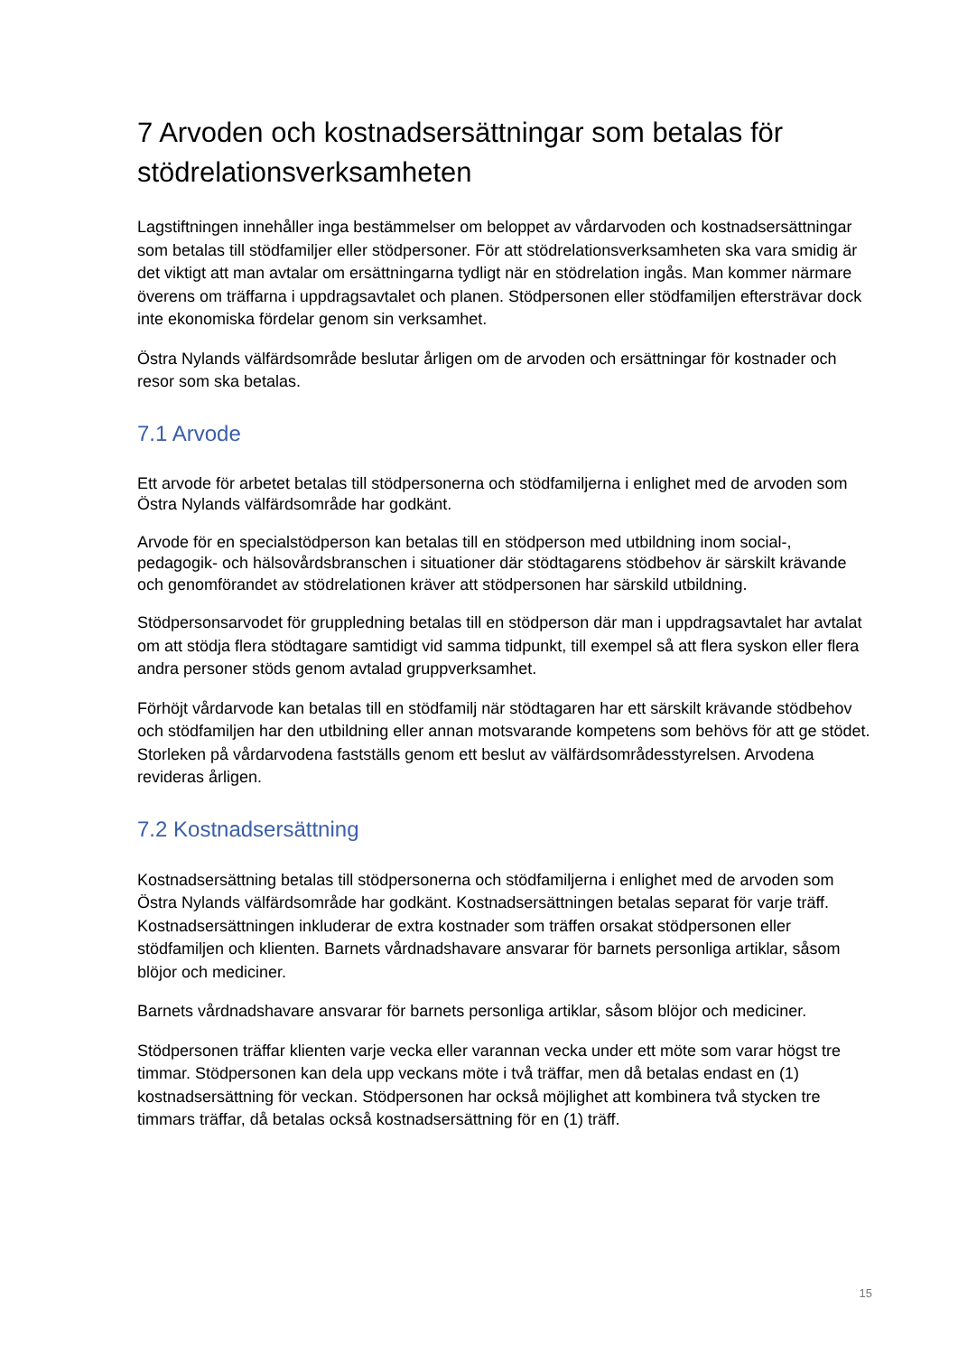7 Arvoden och kostnadsersättningar som betalas för stödrelationsverksamheten
Lagstiftningen innehåller inga bestämmelser om beloppet av vårdarvoden och kostnadsersättningar som betalas till stödfamiljer eller stödpersoner. För att stödrelationsverksamheten ska vara smidig är det viktigt att man avtalar om ersättningarna tydligt när en stödrelation ingås. Man kommer närmare överens om träffarna i uppdragsavtalet och planen. Stödpersonen eller stödfamiljen eftersträvar dock inte ekonomiska fördelar genom sin verksamhet.
Östra Nylands välfärdsområde beslutar årligen om de arvoden och ersättningar för kostnader och resor som ska betalas.
7.1 Arvode
Ett arvode för arbetet betalas till stödpersonerna och stödfamiljerna i enlighet med de arvoden som Östra Nylands välfärdsområde har godkänt.
Arvode för en specialstödperson kan betalas till en stödperson med utbildning inom social-, pedagogik- och hälsovårdsbranschen i situationer där stödtagarens stödbehov är särskilt krävande och genomförandet av stödrelationen kräver att stödpersonen har särskild utbildning.
Stödpersonsarvodet för gruppledning betalas till en stödperson där man i uppdragsavtalet har avtalat om att stödja flera stödtagare samtidigt vid samma tidpunkt, till exempel så att flera syskon eller flera andra personer stöds genom avtalad gruppverksamhet.
Förhöjt vårdarvode kan betalas till en stödfamilj när stödtagaren har ett särskilt krävande stödbehov och stödfamiljen har den utbildning eller annan motsvarande kompetens som behövs för att ge stödet. Storleken på vårdarvodena fastställs genom ett beslut av välfärdsområdesstyrelsen. Arvodena revideras årligen.
7.2 Kostnadsersättning
Kostnadsersättning betalas till stödpersonerna och stödfamiljerna i enlighet med de arvoden som Östra Nylands välfärdsområde har godkänt. Kostnadsersättningen betalas separat för varje träff. Kostnadsersättningen inkluderar de extra kostnader som träffen orsakat stödpersonen eller stödfamiljen och klienten. Barnets vårdnadshavare ansvarar för barnets personliga artiklar, såsom blöjor och mediciner.
Barnets vårdnadshavare ansvarar för barnets personliga artiklar, såsom blöjor och mediciner.
Stödpersonen träffar klienten varje vecka eller varannan vecka under ett möte som varar högst tre timmar. Stödpersonen kan dela upp veckans möte i två träffar, men då betalas endast en (1) kostnadsersättning för veckan. Stödpersonen har också möjlighet att kombinera två stycken tre timmars träffar, då betalas också kostnadsersättning för en (1) träff.
15